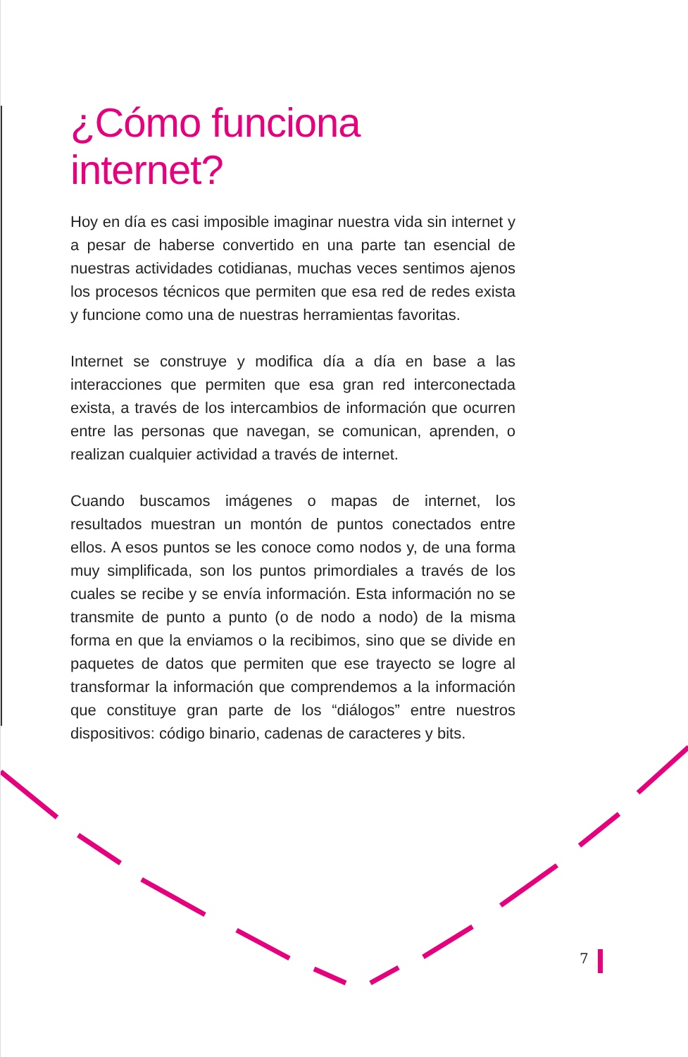¿Cómo funciona internet?
Hoy en día es casi imposible imaginar nuestra vida sin internet y a pesar de haberse convertido en una parte tan esencial de nuestras actividades cotidianas, muchas veces sentimos ajenos los procesos técnicos que permiten que esa red de redes exista y funcione como una de nuestras herramientas favoritas.
Internet se construye y modifica día a día en base a las interacciones que permiten que esa gran red interconectada exista, a través de los intercambios de información que ocurren entre las personas que navegan, se comunican, aprenden, o realizan cualquier actividad a través de internet.
Cuando buscamos imágenes o mapas de internet, los resultados muestran un montón de puntos conectados entre ellos. A esos puntos se les conoce como nodos y, de una forma muy simplificada, son los puntos primordiales a través de los cuales se recibe y se envía información. Esta información no se transmite de punto a punto (o de nodo a nodo) de la misma forma en que la enviamos o la recibimos, sino que se divide en paquetes de datos que permiten que ese trayecto se logre al transformar la información que comprendemos a la información que constituye gran parte de los “diálogos” entre nuestros dispositivos: código binario, cadenas de caracteres y bits.
7